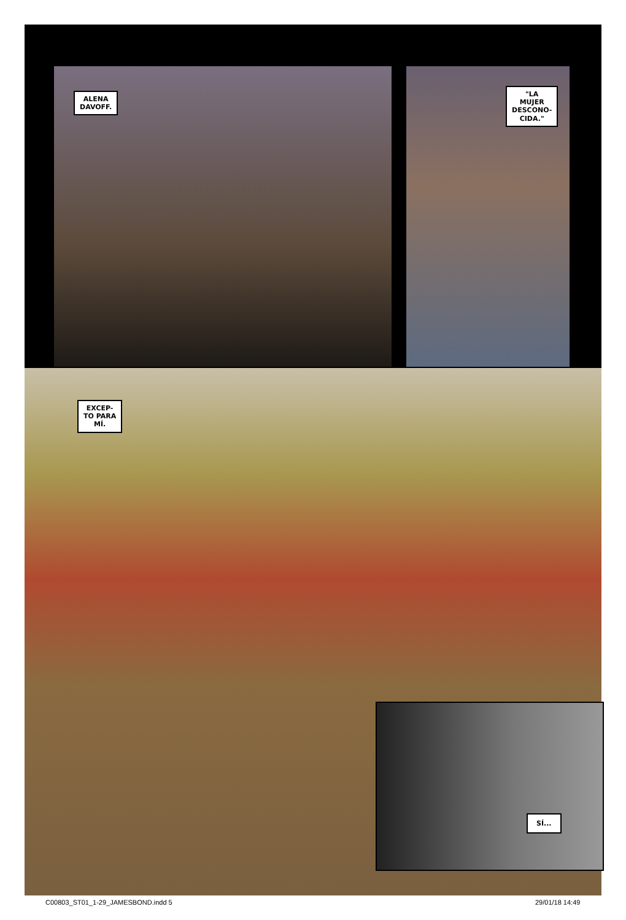ALENA
DAVOFF.
"LA
MUJER
DESCONO-
CIDA."
EXCEP-
TO PARA
MÍ.
SÍ...
C00803_ST01_1-29_JAMESBOND.indd 5
29/01/18 14:49